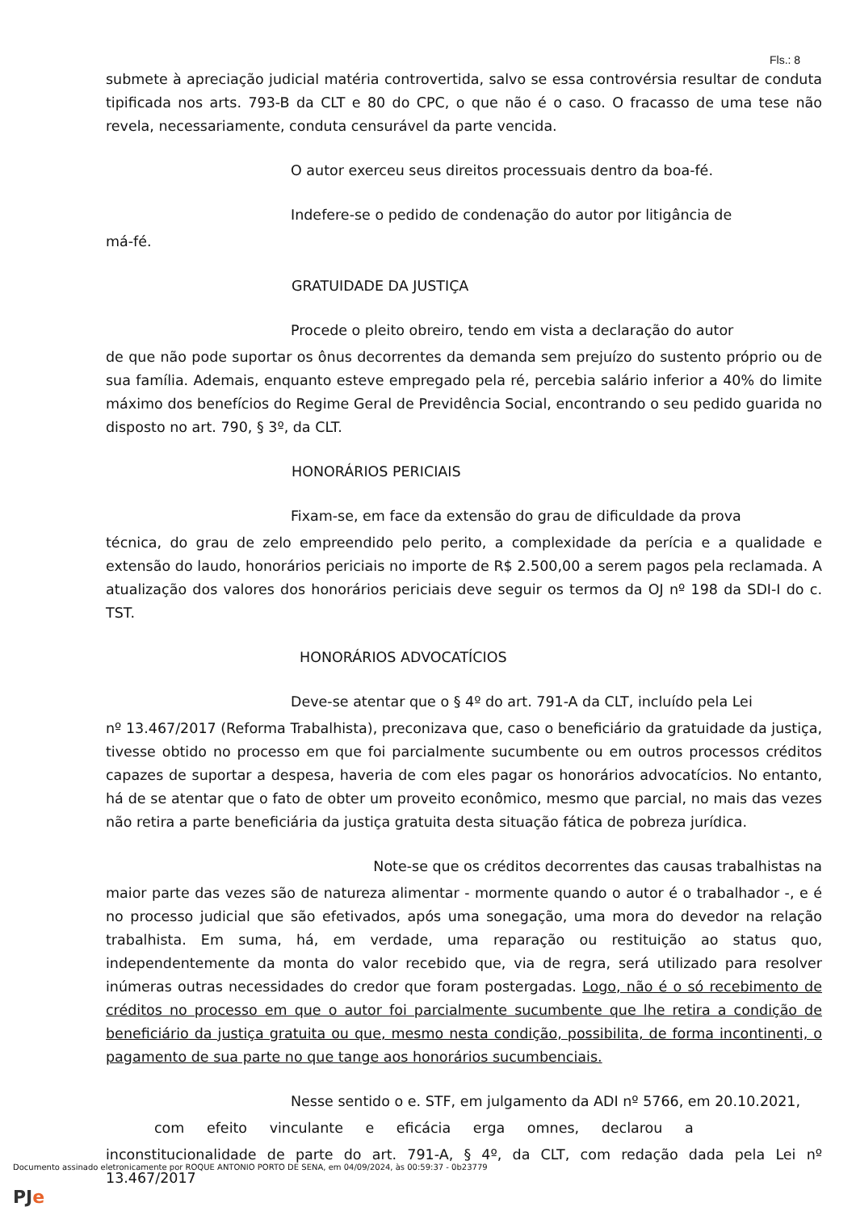Fls.: 8
submete à apreciação judicial matéria controvertida, salvo se essa controvérsia resultar de conduta tipificada nos arts. 793-B da CLT e 80 do CPC, o que não é o caso. O fracasso de uma tese não revela, necessariamente, conduta censurável da parte vencida.
O autor exerceu seus direitos processuais dentro da boa-fé.
Indefere-se o pedido de condenação do autor por litigância de
má-fé.
GRATUIDADE DA JUSTIÇA
Procede o pleito obreiro, tendo em vista a declaração do autor
de que não pode suportar os ônus decorrentes da demanda sem prejuízo do sustento próprio ou de sua família. Ademais, enquanto esteve empregado pela ré, percebia salário inferior a 40% do limite máximo dos benefícios do Regime Geral de Previdência Social, encontrando o seu pedido guarida no disposto no art. 790, § 3º, da CLT.
HONORÁRIOS PERICIAIS
Fixam-se, em face da extensão do grau de dificuldade da prova
técnica, do grau de zelo empreendido pelo perito, a complexidade da perícia e a qualidade e extensão do laudo, honorários periciais no importe de R$ 2.500,00 a serem pagos pela reclamada. A atualização dos valores dos honorários periciais deve seguir os termos da OJ nº 198 da SDI-I do c. TST.
HONORÁRIOS ADVOCATÍCIOS
Deve-se atentar que o § 4º do art. 791-A da CLT, incluído pela Lei
nº 13.467/2017 (Reforma Trabalhista), preconizava que, caso o beneficiário da gratuidade da justiça, tivesse obtido no processo em que foi parcialmente sucumbente ou em outros processos créditos capazes de suportar a despesa, haveria de com eles pagar os honorários advocatícios. No entanto, há de se atentar que o fato de obter um proveito econômico, mesmo que parcial, no mais das vezes não retira a parte beneficiária da justiça gratuita desta situação fática de pobreza jurídica.
Note-se que os créditos decorrentes das causas trabalhistas na
maior parte das vezes são de natureza alimentar - mormente quando o autor é o trabalhador -, e é no processo judicial que são efetivados, após uma sonegação, uma mora do devedor na relação trabalhista. Em suma, há, em verdade, uma reparação ou restituição ao status quo, independentemente da monta do valor recebido que, via de regra, será utilizado para resolver inúmeras outras necessidades do credor que foram postergadas. Logo, não é o só recebimento de créditos no processo em que o autor foi parcialmente sucumbente que lhe retira a condição de beneficiário da justiça gratuita ou que, mesmo nesta condição, possibilita, de forma incontinenti, o pagamento de sua parte no que tange aos honorários sucumbenciais.
Nesse sentido o e. STF, em julgamento da ADI nº 5766, em 20.10.2021,
com efeito vinculante e eficácia erga omnes, declarou a
inconstitucionalidade de parte do art. 791-A, § 4º, da CLT, com redação dada pela Lei nº 13.467/2017
Documento assinado eletronicamente por ROQUE ANTONIO PORTO DE SENA, em 04/09/2024, às 00:59:37 - 0b23779
PJe